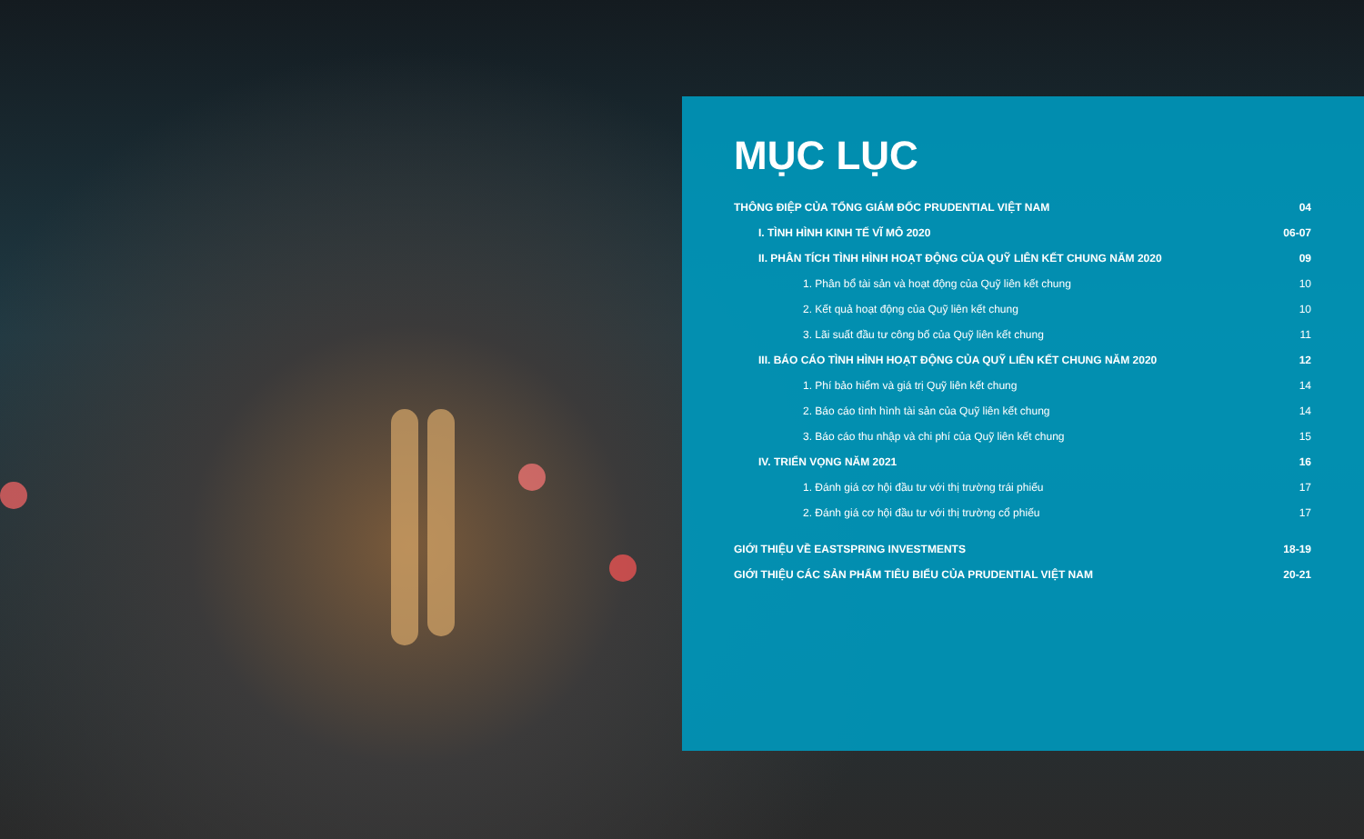MỤC LỤC
THÔNG ĐIỆP CỦA TỔNG GIÁM ĐỐC PRUDENTIAL VIỆT NAM 04
I. TÌNH HÌNH KINH TẾ VĨ MÔ 2020 06-07
II. PHÂN TÍCH TÌNH HÌNH HOẠT ĐỘNG CỦA QUỸ LIÊN KẾT CHUNG NĂM 2020 09
1. Phân bổ tài sản và hoạt động của Quỹ liên kết chung 10
2. Kết quả hoạt động của Quỹ liên kết chung 10
3. Lãi suất đầu tư công bố của Quỹ liên kết chung 11
III. BÁO CÁO TÌNH HÌNH HOẠT ĐỘNG CỦA QUỸ LIÊN KẾT CHUNG NĂM 2020 12
1. Phí bảo hiểm và giá trị Quỹ liên kết chung 14
2. Báo cáo tình hình tài sản của Quỹ liên kết chung 14
3. Báo cáo thu nhập và chi phí của Quỹ liên kết chung 15
IV. TRIỂN VỌNG NĂM 2021 16
1. Đánh giá cơ hội đầu tư với thị trường trái phiếu 17
2. Đánh giá cơ hội đầu tư với thị trường cổ phiếu 17
GIỚI THIỆU VỀ EASTSPRING INVESTMENTS 18-19
GIỚI THIỆU CÁC SẢN PHẨM TIÊU BIỂU CỦA PRUDENTIAL VIỆT NAM 20-21